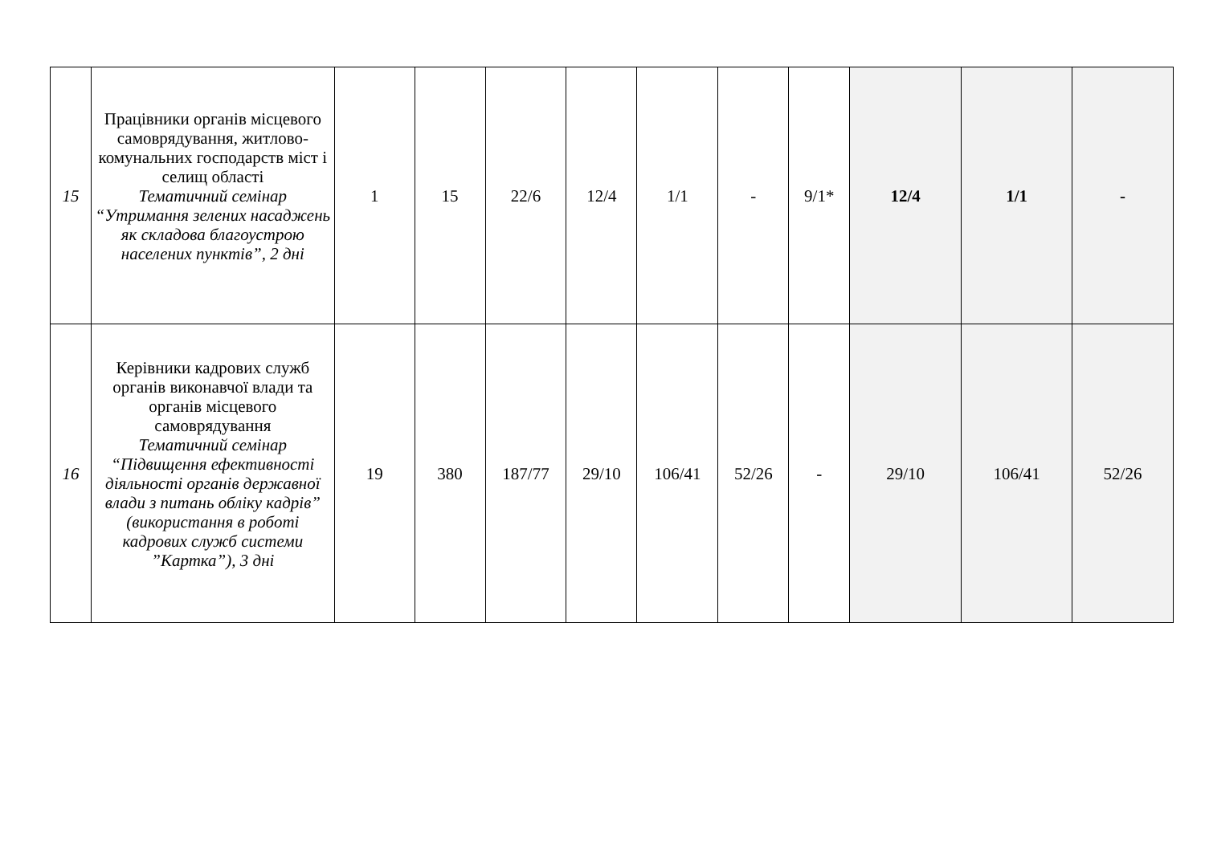| 15 | Працівники органів місцевого самоврядування, житлово-комунальних господарств міст і селищ області Тематичний семінар “Утримання зелених насаджень як складова благоустрою населених пунктів”, 2 дні | 1 | 15 | 22/6 | 12/4 | 1/1 | - | 9/1* | 12/4 | 1/1 | - |
| 16 | Керівники кадрових служб органів виконавчої влади та органів місцевого самоврядування Тематичний семінар “Підвищення ефективності діяльності органів державної влади з питань обліку кадрів” (використання в роботі кадрових служб системи ”Картка”), 3 дні | 19 | 380 | 187/77 | 29/10 | 106/41 | 52/26 | - | 29/10 | 106/41 | 52/26 |